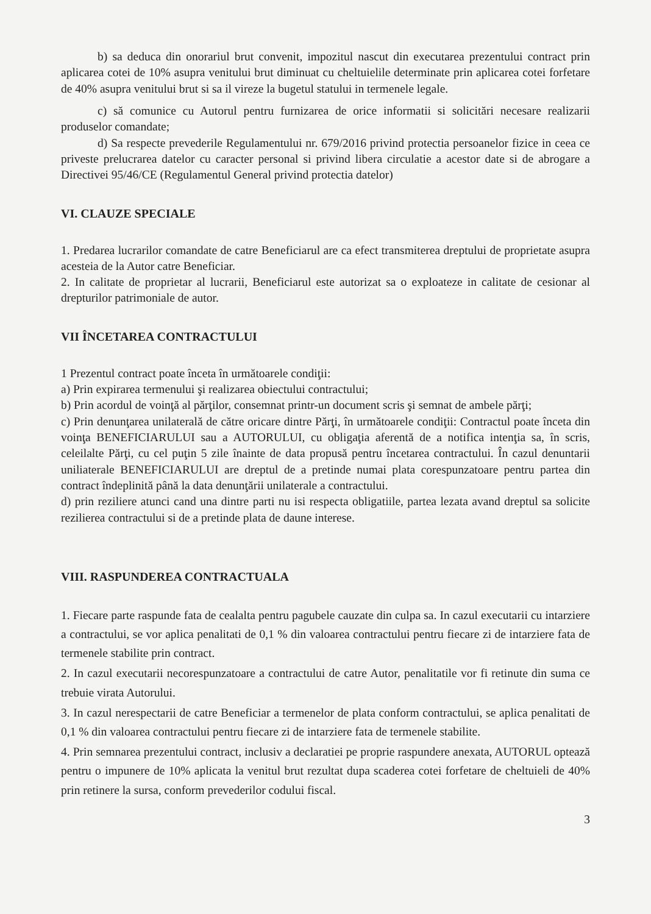b) sa deduca din onorariul brut convenit, impozitul nascut din executarea prezentului contract prin aplicarea cotei de 10% asupra venitului brut diminuat cu cheltuielile determinate prin aplicarea cotei forfetare de 40% asupra venitului brut si sa il vireze la bugetul statului in termenele legale.
c) să comunice cu Autorul pentru furnizarea de orice informatii si solicitări necesare realizarii produselor comandate;
d) Sa respecte prevederile Regulamentului nr. 679/2016 privind protectia persoanelor fizice in ceea ce priveste prelucrarea datelor cu caracter personal si privind libera circulatie a acestor date si de abrogare a Directivei 95/46/CE (Regulamentul General privind protectia datelor)
VI. CLAUZE SPECIALE
1. Predarea lucrarilor comandate de catre Beneficiarul are ca efect transmiterea dreptului de proprietate asupra acesteia de la Autor catre Beneficiar.
2. In calitate de proprietar al lucrarii, Beneficiarul este autorizat sa o exploateze in calitate de cesionar al drepturilor patrimoniale de autor.
VII ÎNCETAREA CONTRACTULUI
1 Prezentul contract poate înceta în următoarele condiţii:
a) Prin expirarea termenului şi realizarea obiectului contractului;
b) Prin acordul de voinţă al părţilor, consemnat printr-un document scris şi semnat de ambele părţi;
c) Prin denunţarea unilaterală de către oricare dintre Părţi, în următoarele condiţii: Contractul poate înceta din voinţa BENEFICIARULUI sau a AUTORULUI, cu obligaţia aferentă de a notifica intenţia sa, în scris, celeilalte Părţi, cu cel puţin 5 zile înainte de data propusă pentru încetarea contractului. În cazul denuntarii uniliaterale BENEFICIARULUI are dreptul de a pretinde numai plata corespunzatoare pentru partea din contract îndeplinită până la data denunţării unilaterale a contractului.
d) prin reziliere atunci cand una dintre parti nu isi respecta obligatiile, partea lezata avand dreptul sa solicite rezilierea contractului si de a pretinde plata de daune interese.
VIII. RASPUNDEREA CONTRACTUALA
1. Fiecare parte raspunde fata de cealalta pentru pagubele cauzate din culpa sa. In cazul executarii cu intarziere a contractului, se vor aplica penalitati de 0,1 % din valoarea contractului pentru fiecare zi de intarziere fata de termenele stabilite prin contract.
2. In cazul executarii necorespunzatoare a contractului de catre Autor, penalitatile vor fi retinute din suma ce trebuie virata Autorului.
3. In cazul nerespectarii de catre Beneficiar a termenelor de plata conform contractului, se aplica penalitati de 0,1 % din valoarea contractului pentru fiecare zi de intarziere fata de termenele stabilite.
4. Prin semnarea prezentului contract, inclusiv a declaratiei pe proprie raspundere anexata, AUTORUL optează pentru o impunere de 10% aplicata la venitul brut rezultat dupa scaderea cotei forfetare de cheltuieli de 40% prin retinere la sursa, conform prevederilor codului fiscal.
3